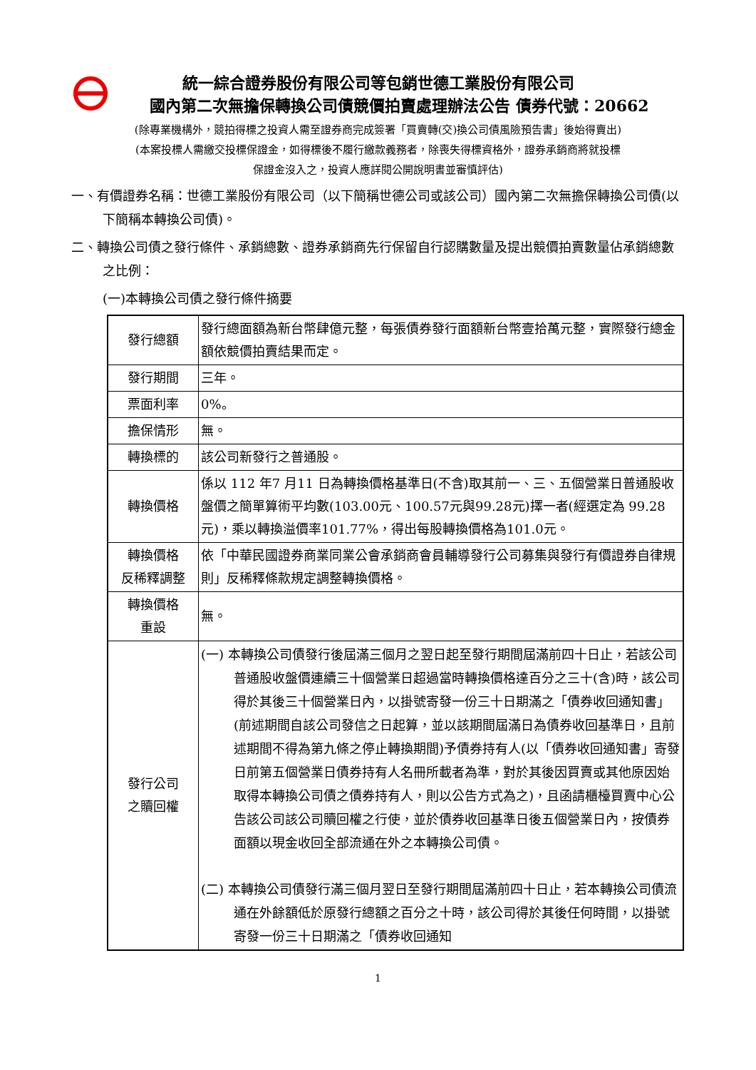統一綜合證券股份有限公司等包銷世德工業股份有限公司
國內第二次無擔保轉換公司債競價拍賣處理辦法公告 債券代號：20662
(除專業機構外，競拍得標之投資人需至證券商完成簽署「買賣轉(交)換公司債風險預告書」後始得賣出)
(本案投標人需繳交投標保證金，如得標後不履行繳款義務者，除喪失得標資格外，證券承銷商將就投標
保證金沒入之，投資人應詳閱公開說明書並審慎評估)
一、有價證券名稱：世德工業股份有限公司（以下簡稱世德公司或該公司）國內第二次無擔保轉換公司債(以下簡稱本轉換公司債)。
二、轉換公司債之發行條件、承銷總數、證券承銷商先行保留自行認購數量及提出競價拍賣數量佔承銷總數之比例：
(一)本轉換公司債之發行條件摘要
| 發行總額 | 發行總面額為新台幣肆億元整，每張債券發行面額新台幣壹拾萬元整，實際發行總金額依競價拍賣結果而定。 |
| 發行期間 | 三年。 |
| 票面利率 | 0%。 |
| 擔保情形 | 無。 |
| 轉換標的 | 該公司新發行之普通股。 |
| 轉換價格 | 係以 112 年7 月11 日為轉換價格基準日(不含)取其前一、三、五個營業日普通股收盤價之簡單算術平均數(103.00元、100.57元與99.28元)擇一者(經選定為 99.28元)，乘以轉換溢價率101.77%，得出每股轉換價格為101.0元。 |
| 轉換價格 反稀釋調整 | 依「中華民國證券商業同業公會承銷商會員輔導發行公司募集與發行有價證券自律規則」反稀釋條款規定調整轉換價格。 |
| 轉換價格 重設 | 無。 |
| 發行公司 之贖回權 | (一) 本轉換公司債發行後屆滿三個月之翌日起至發行期間屆滿前四十日止，若該公司普通股收盤價連續三十個營業日超過當時轉換價格達百分之三十(含)時，該公司得於其後三十個營業日內，以掛號寄發一份三十日期滿之「債券收回通知書」(前述期間自該公司發信之日起算，並以該期間屆滿日為債券收回基準日，且前述期間不得為第九條之停止轉換期間)予債券持有人(以「債券收回通知書」寄發日前第五個營業日債券持有人名冊所載者為準，對於其後因買賣或其他原因始取得本轉換公司債之債券持有人，則以公告方式為之)，且函請櫃檯買賣中心公告該公司該公司贖回權之行使，並於債券收回基準日後五個營業日內，按債券面額以現金收回全部流通在外之本轉換公司債。 (二) 本轉換公司債發行滿三個月翌日至發行期間屆滿前四十日止，若本轉換公司債流通在外餘額低於原發行總額之百分之十時，該公司得於其後任何時間，以掛號寄發一份三十日期滿之「債券收回通知 |
1